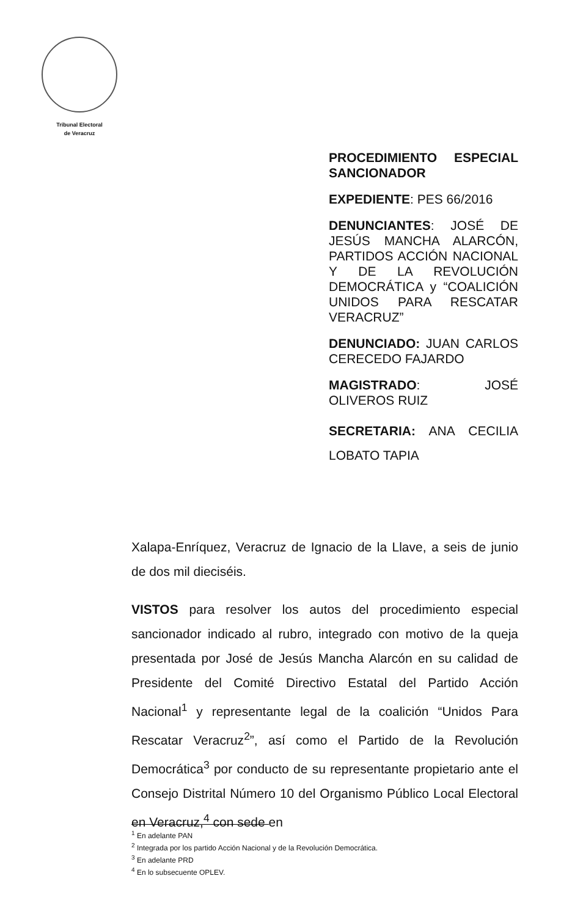Tribunal Electoral
de Veracruz
PROCEDIMIENTO ESPECIAL SANCIONADOR
EXPEDIENTE: PES 66/2016
DENUNCIANTES: JOSÉ DE JESÚS MANCHA ALARCÓN, PARTIDOS ACCIÓN NACIONAL Y DE LA REVOLUCIÓN DEMOCRÁTICA y “COALICIÓN UNIDOS PARA RESCATAR VERACRUZ”
DENUNCIADO: JUAN CARLOS CERECEDO FAJARDO
MAGISTRADO: JOSÉ OLIVEROS RUIZ
SECRETARIA: ANA CECILIA LOBATO TAPIA
Xalapa-Enríquez, Veracruz de Ignacio de la Llave, a seis de junio de dos mil dieciséis.
VISTOS para resolver los autos del procedimiento especial sancionador indicado al rubro, integrado con motivo de la queja presentada por José de Jesús Mancha Alarcón en su calidad de Presidente del Comité Directivo Estatal del Partido Acción Nacional<sup>1</sup> y representante legal de la coalición “Unidos Para Rescatar Veracruz<sup>2</sup>”, así como el Partido de la Revolución Democrática<sup>3</sup> por conducto de su representante propietario ante el Consejo Distrital Número 10 del Organismo Público Local Electoral en Veracruz,<sup>4</sup> con sede en
<sup>1</sup> En adelante PAN
<sup>2</sup> Integrada por los partido Acción Nacional y de la Revolución Democrática.
<sup>3</sup> En adelante PRD
<sup>4</sup> En lo subsecuente OPLEV.